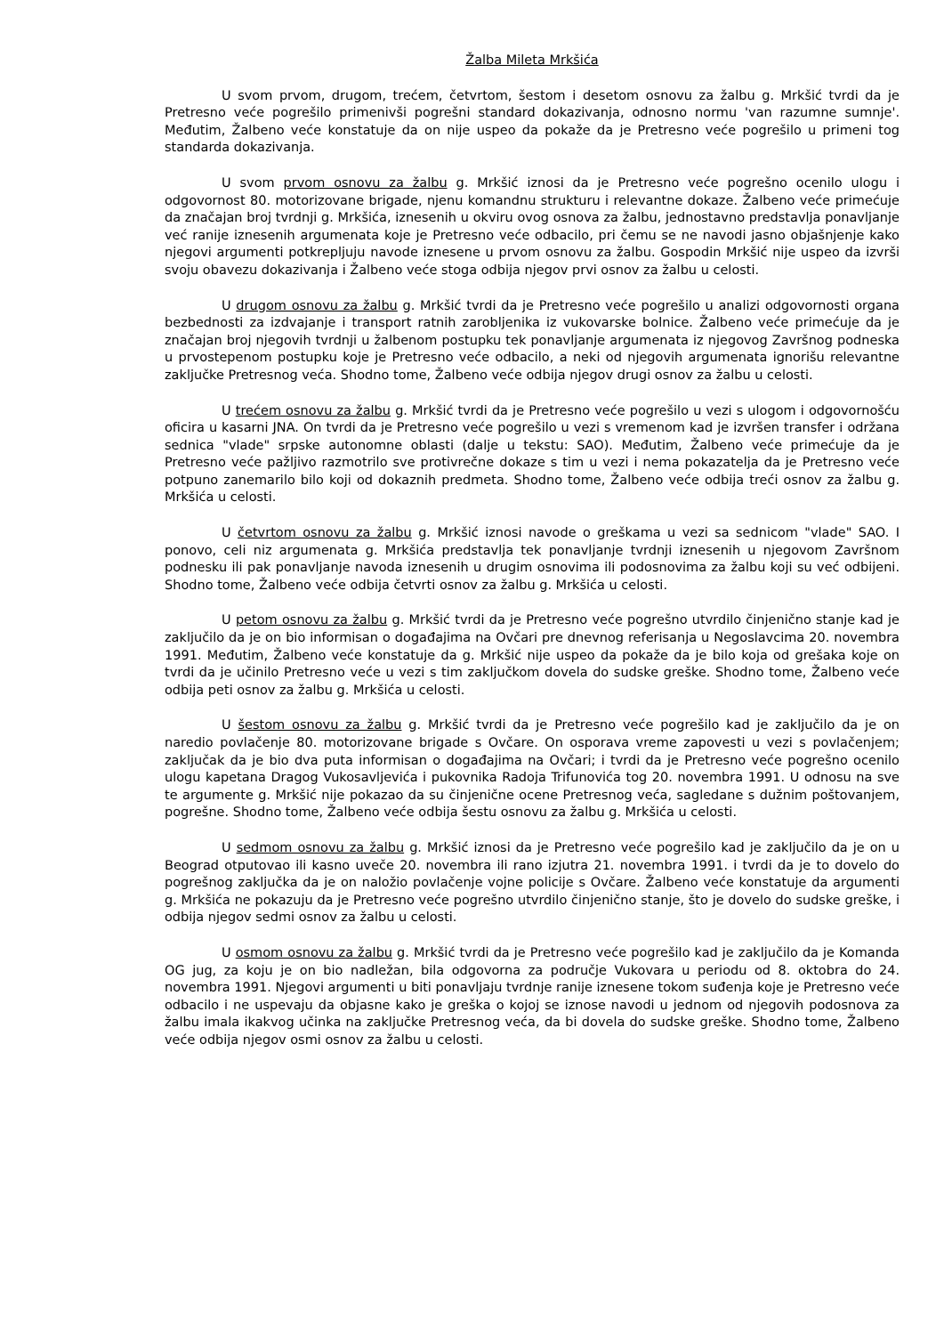Žalba Mileta Mrkšića
U svom prvom, drugom, trećem, četvrtom, šestom i desetom osnovu za žalbu g. Mrkšić tvrdi da je Pretresno veće pogrešilo primenivši pogrešni standard dokazivanja, odnosno normu 'van razumne sumnje'. Međutim, Žalbeno veće konstatuje da on nije uspeo da pokaže da je Pretresno veće pogrešilo u primeni tog standarda dokazivanja.
U svom prvom osnovu za žalbu g. Mrkšić iznosi da je Pretresno veće pogrešno ocenilo ulogu i odgovornost 80. motorizovane brigade, njenu komandnu strukturu i relevantne dokaze. Žalbeno veće primećuje da značajan broj tvrdnji g. Mrkšića, iznesenih u okviru ovog osnova za žalbu, jednostavno predstavlja ponavljanje već ranije iznesenih argumenata koje je Pretresno veće odbacilo, pri čemu se ne navodi jasno objašnjenje kako njegovi argumenti potkrepljuju navode iznesene u prvom osnovu za žalbu. Gospodin Mrkšić nije uspeo da izvrši svoju obavezu dokazivanja i Žalbeno veće stoga odbija njegov prvi osnov za žalbu u celosti.
U drugom osnovu za žalbu g. Mrkšić tvrdi da je Pretresno veće pogrešilo u analizi odgovornosti organa bezbednosti za izdvajanje i transport ratnih zarobljenika iz vukovarske bolnice. Žalbeno veće primećuje da je značajan broj njegovih tvrdnji u žalbenom postupku tek ponavljanje argumenata iz njegovog Završnog podneska u prvostepenom postupku koje je Pretresno veće odbacilo, a neki od njegovih argumenata ignorišu relevantne zaključke Pretresnog veća. Shodno tome, Žalbeno veće odbija njegov drugi osnov za žalbu u celosti.
U trećem osnovu za žalbu g. Mrkšić tvrdi da je Pretresno veće pogrešilo u vezi s ulogom i odgovornošću oficira u kasarni JNA. On tvrdi da je Pretresno veće pogrešilo u vezi s vremenom kad je izvršen transfer i održana sednica "vlade" srpske autonomne oblasti (dalje u tekstu: SAO). Međutim, Žalbeno veće primećuje da je Pretresno veće pažljivo razmotrilo sve protivrečne dokaze s tim u vezi i nema pokazatelja da je Pretresno veće potpuno zanemarilo bilo koji od dokaznih predmeta. Shodno tome, Žalbeno veće odbija treći osnov za žalbu g. Mrkšića u celosti.
U četvrtom osnovu za žalbu g. Mrkšić iznosi navode o greškama u vezi sa sednicom "vlade" SAO. I ponovo, celi niz argumenata g. Mrkšića predstavlja tek ponavljanje tvrdnji iznesenih u njegovom Završnom podnesku ili pak ponavljanje navoda iznesenih u drugim osnovima ili podosnovima za žalbu koji su već odbijeni. Shodno tome, Žalbeno veće odbija četvrti osnov za žalbu g. Mrkšića u celosti.
U petom osnovu za žalbu g. Mrkšić tvrdi da je Pretresno veće pogrešno utvrdilo činjenično stanje kad je zaključilo da je on bio informisan o događajima na Ovčari pre dnevnog referisanja u Negoslavcima 20. novembra 1991. Međutim, Žalbeno veće konstatuje da g. Mrkšić nije uspeo da pokaže da je bilo koja od grešaka koje on tvrdi da je učinilo Pretresno veće u vezi s tim zaključkom dovela do sudske greške. Shodno tome, Žalbeno veće odbija peti osnov za žalbu g. Mrkšića u celosti.
U šestom osnovu za žalbu g. Mrkšić tvrdi da je Pretresno veće pogrešilo kad je zaključilo da je on naredio povlačenje 80. motorizovane brigade s Ovčare. On osporava vreme zapovesti u vezi s povlačenjem; zaključak da je bio dva puta informisan o događajima na Ovčari; i tvrdi da je Pretresno veće pogrešno ocenilo ulogu kapetana Dragog Vukosavljevića i pukovnika Radoja Trifunovića tog 20. novembra 1991. U odnosu na sve te argumente g. Mrkšić nije pokazao da su činjenične ocene Pretresnog veća, sagledane s dužnim poštovanjem, pogrešne. Shodno tome, Žalbeno veće odbija šestu osnovu za žalbu g. Mrkšića u celosti.
U sedmom osnovu za žalbu g. Mrkšić iznosi da je Pretresno veće pogrešilo kad je zaključilo da je on u Beograd otputovao ili kasno uveče 20. novembra ili rano izjutra 21. novembra 1991. i tvrdi da je to dovelo do pogrešnog zaključka da je on naložio povlačenje vojne policije s Ovčare. Žalbeno veće konstatuje da argumenti g. Mrkšića ne pokazuju da je Pretresno veće pogrešno utvrdilo činjenično stanje, što je dovelo do sudske greške, i odbija njegov sedmi osnov za žalbu u celosti.
U osmom osnovu za žalbu g. Mrkšić tvrdi da je Pretresno veće pogrešilo kad je zaključilo da je Komanda OG jug, za koju je on bio nadležan, bila odgovorna za područje Vukovara u periodu od 8. oktobra do 24. novembra 1991. Njegovi argumenti u biti ponavljaju tvrdnje ranije iznesene tokom suđenja koje je Pretresno veće odbacilo i ne uspevaju da objasne kako je greška o kojoj se iznose navodi u jednom od njegovih podosnova za žalbu imala ikakvog učinka na zaključke Pretresnog veća, da bi dovela do sudske greške. Shodno tome, Žalbeno veće odbija njegov osmi osnov za žalbu u celosti.